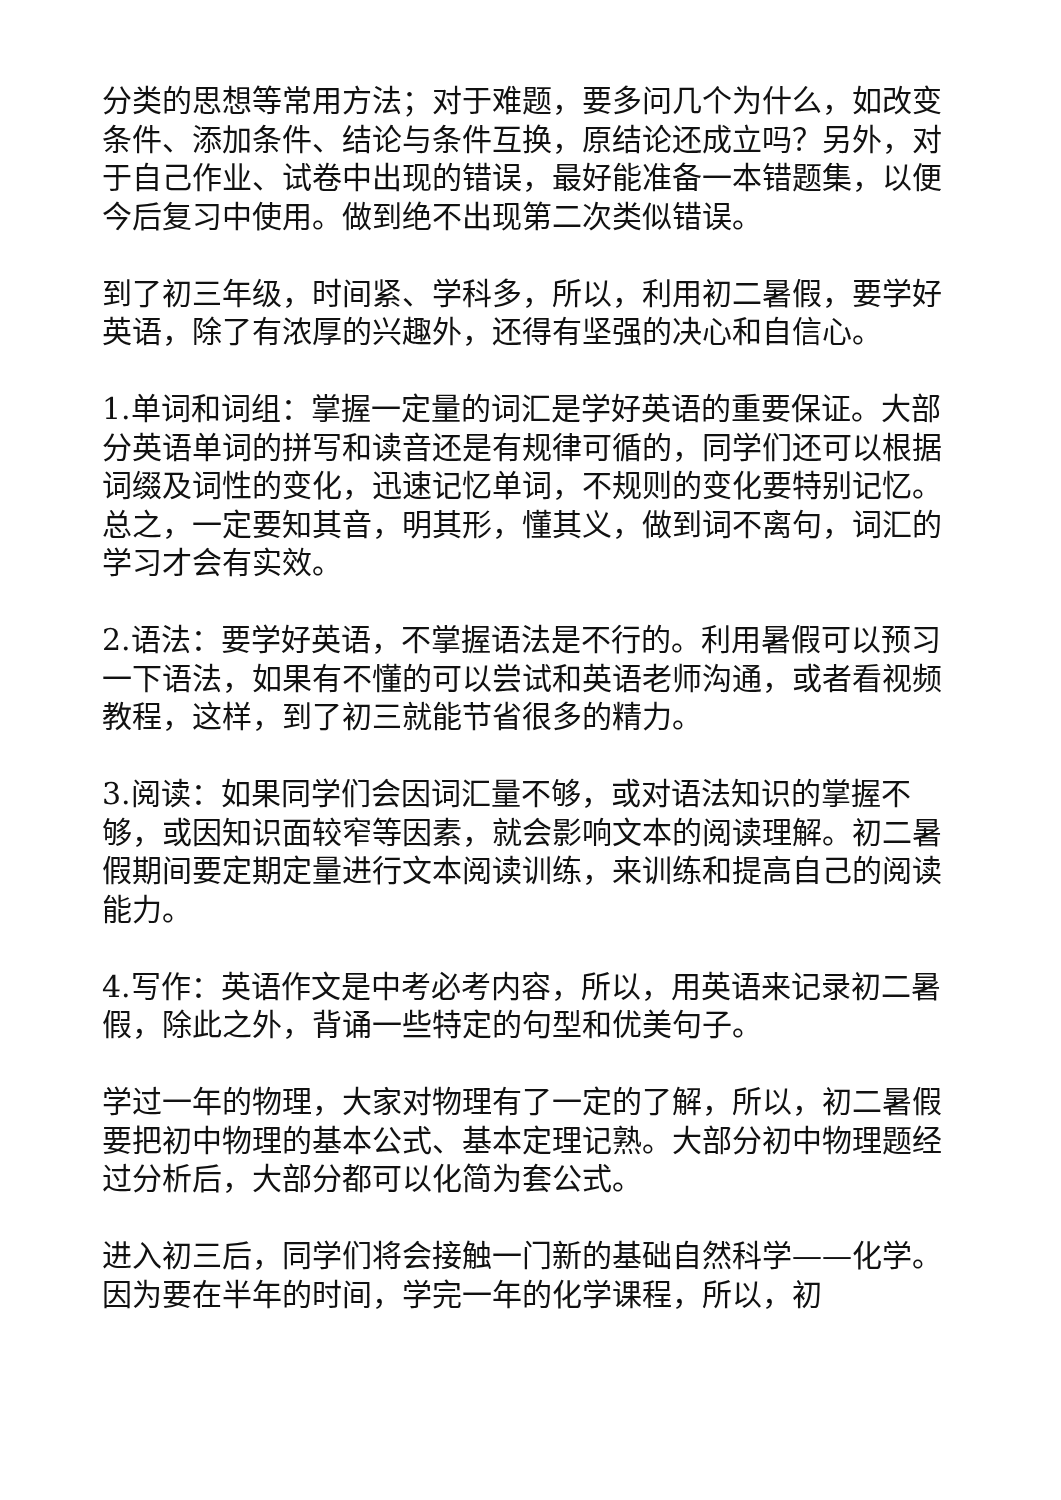分类的思想等常用方法；对于难题，要多问几个为什么，如改变条件、添加条件、结论与条件互换，原结论还成立吗？另外，对于自己作业、试卷中出现的错误，最好能准备一本错题集，以便今后复习中使用。做到绝不出现第二次类似错误。
到了初三年级，时间紧、学科多，所以，利用初二暑假，要学好英语，除了有浓厚的兴趣外，还得有坚强的决心和自信心。
1.单词和词组：掌握一定量的词汇是学好英语的重要保证。大部分英语单词的拼写和读音还是有规律可循的，同学们还可以根据词缀及词性的变化，迅速记忆单词，不规则的变化要特别记忆。总之，一定要知其音，明其形，懂其义，做到词不离句，词汇的学习才会有实效。
2.语法：要学好英语，不掌握语法是不行的。利用暑假可以预习一下语法，如果有不懂的可以尝试和英语老师沟通，或者看视频教程，这样，到了初三就能节省很多的精力。
3.阅读：如果同学们会因词汇量不够，或对语法知识的掌握不够，或因知识面较窄等因素，就会影响文本的阅读理解。初二暑假期间要定期定量进行文本阅读训练，来训练和提高自己的阅读能力。
4.写作：英语作文是中考必考内容，所以，用英语来记录初二暑假，除此之外，背诵一些特定的句型和优美句子。
学过一年的物理，大家对物理有了一定的了解，所以，初二暑假要把初中物理的基本公式、基本定理记熟。大部分初中物理题经过分析后，大部分都可以化简为套公式。
进入初三后，同学们将会接触一门新的基础自然科学——化学。因为要在半年的时间，学完一年的化学课程，所以，初